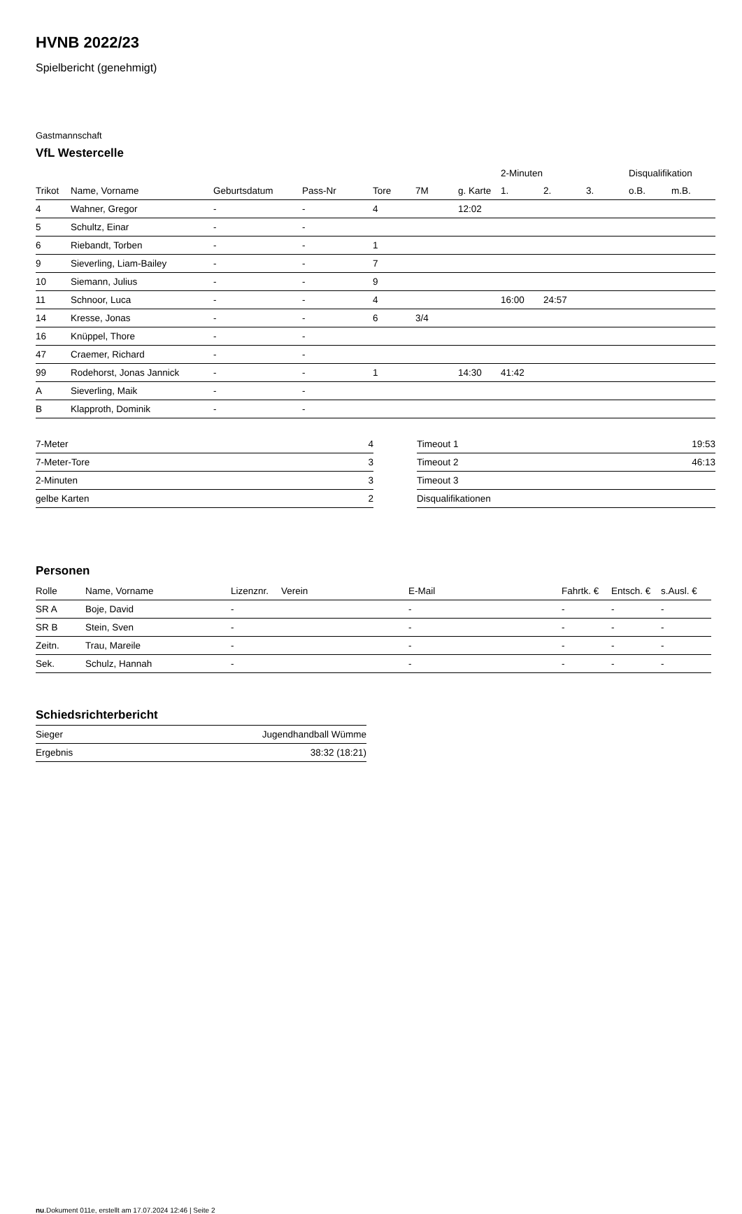HVNB 2022/23
Spielbericht (genehmigt)
Gastmannschaft
VfL Westercelle
| | | | | | | | 2-Minuten | | | Disqualifikation | |
| --- | --- | --- | --- | --- | --- | --- | --- | --- | --- | --- | --- |
| Trikot | Name, Vorname | Geburtsdatum | Pass-Nr | Tore | 7M | g. Karte | 1. | 2. | 3. | o.B. | m.B. |
| 4 | Wahner, Gregor | - | - | 4 | | 12:02 | | | | | |
| 5 | Schultz, Einar | - | - | | | | | | | | |
| 6 | Riebandt, Torben | - | - | 1 | | | | | | | |
| 9 | Sieverling, Liam-Bailey | - | - | 7 | | | | | | | |
| 10 | Siemann, Julius | - | - | 9 | | | | | | | |
| 11 | Schnoor, Luca | - | - | 4 | | | 16:00 | 24:57 | | | |
| 14 | Kresse, Jonas | - | - | 6 | 3/4 | | | | | | |
| 16 | Knüppel, Thore | - | - | | | | | | | | |
| 47 | Craemer, Richard | - | - | | | | | | | | |
| 99 | Rodehorst, Jonas Jannick | - | - | 1 | | 14:30 | 41:42 | | | | |
| A | Sieverling, Maik | - | - | | | | | | | | |
| B | Klapproth, Dominik | - | - | | | | | | | | |
| 7-Meter | 4 |
| 7-Meter-Tore | 3 |
| 2-Minuten | 3 |
| gelbe Karten | 2 |
| Timeout 1 | 19:53 |
| Timeout 2 | 46:13 |
| Timeout 3 | |
| Disqualifikationen | |
Personen
| Rolle | Name, Vorname | Lizenznr. | Verein | E-Mail | Fahrtk. € | Entsch. € | s.Ausl. € |
| --- | --- | --- | --- | --- | --- | --- | --- |
| SR A | Boje, David | - | | - | - | - | - |
| SR B | Stein, Sven | - | | - | - | - | - |
| Zeitn. | Trau, Mareile | - | | - | - | - | - |
| Sek. | Schulz, Hannah | - | | - | - | - | - |
Schiedsrichterbericht
| Sieger | Jugendhandball Wümme |
| Ergebnis | 38:32 (18:21) |
nu.Dokument 011e, erstellt am 17.07.2024 12:46 | Seite 2